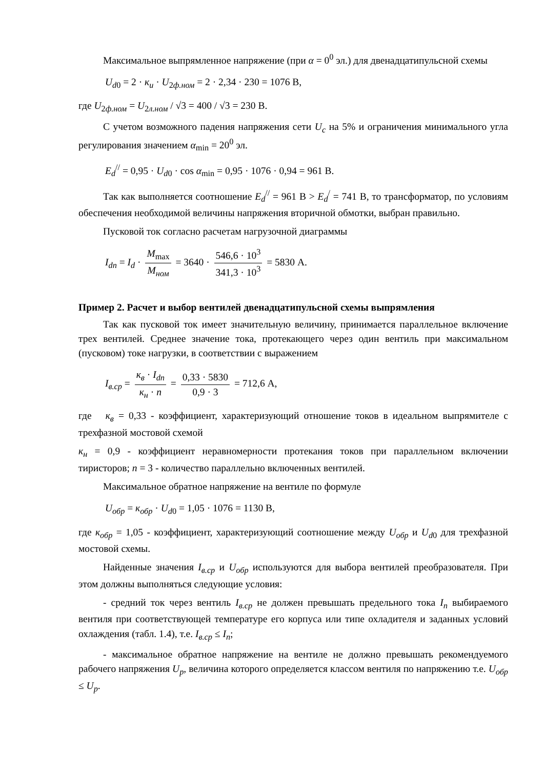Максимальное выпрямленное напряжение (при α = 0<sup>0</sup> эл.) для двенадцатипульсной схемы
U<sub>d0</sub> = 2 · к<sub>и</sub> · U<sub>2ф.ном</sub> = 2 · 2,34 · 230 = 1076 В,
где U<sub>2ф.ном</sub> = U<sub>2л.ном</sub> / √3 = 400 / √3 = 230 В.
С учетом возможного падения напряжения сети U<sub>c</sub> на 5% и ограничения минимального угла регулирования значением α<sub>min</sub> = 20<sup>0</sup> эл.
E<sub>d</sub><sup>//</sup> = 0,95 · U<sub>d0</sub> · cos α<sub>min</sub> = 0,95 · 1076 · 0,94 = 961 В.
Так как выполняется соотношение E<sub>d</sub><sup>//</sup> = 961 В > E<sub>d</sub><sup>/</sup> = 741 В, то трансформатор, по условиям обеспечения необходимой величины напряжения вторичной обмотки, выбран правильно.
Пусковой ток согласно расчетам нагрузочной диаграммы
I<sub>dп</sub> = I<sub>d</sub> · M<sub>max</sub> M<sub>ном</sub> = 3640 · 546,6 · 10<sup>3</sup> 341,3 · 10<sup>3</sup> = 5830 А.
Пример 2. Расчет и выбор вентилей двенадцатипульсной схемы выпрямления
Так как пусковой ток имеет значительную величину, принимается параллельное включение трех вентилей. Среднее значение тока, протекающего через один вентиль при максимальном (пусковом) токе нагрузки, в соответствии с выражением
I<sub>в.ср</sub> = к<sub>в</sub> · I<sub>dп</sub> к<sub>н</sub> · n = 0,33 · 5830 0,9 · 3 = 712,6 А,
где к<sub>в</sub> = 0,33 - коэффициент, характеризующий отношение токов в идеальном выпрямителе с трехфазной мостовой схемой
к<sub>н</sub> = 0,9 - коэффициент неравномерности протекания токов при параллельном включении тиристоров; n = 3 - количество параллельно включенных вентилей.
Максимальное обратное напряжение на вентиле по формуле
U<sub>обр</sub> = к<sub>обр</sub> · U<sub>d0</sub> = 1,05 · 1076 = 1130 В,
где к<sub>обр</sub> = 1,05 - коэффициент, характеризующий соотношение между U<sub>обр</sub> и U<sub>d0</sub> для трехфазной мостовой схемы.
Найденные значения I<sub>в.ср</sub> и U<sub>обр</sub> используются для выбора вентилей преобразователя. При этом должны выполняться следующие условия:
- средний ток через вентиль I<sub>в.ср</sub> не должен превышать предельного тока I<sub>п</sub> выбираемого вентиля при соответствующей температуре его корпуса или типе охладителя и заданных условий охлаждения (табл. 1.4), т.е. I<sub>в.ср</sub> ≤ I<sub>п</sub>;
- максимальное обратное напряжение на вентиле не должно превышать рекомендуемого рабочего напряжения U<sub>р</sub>, величина которого определяется классом вентиля по напряжению т.е. U<sub>обр</sub> ≤ U<sub>р</sub>.